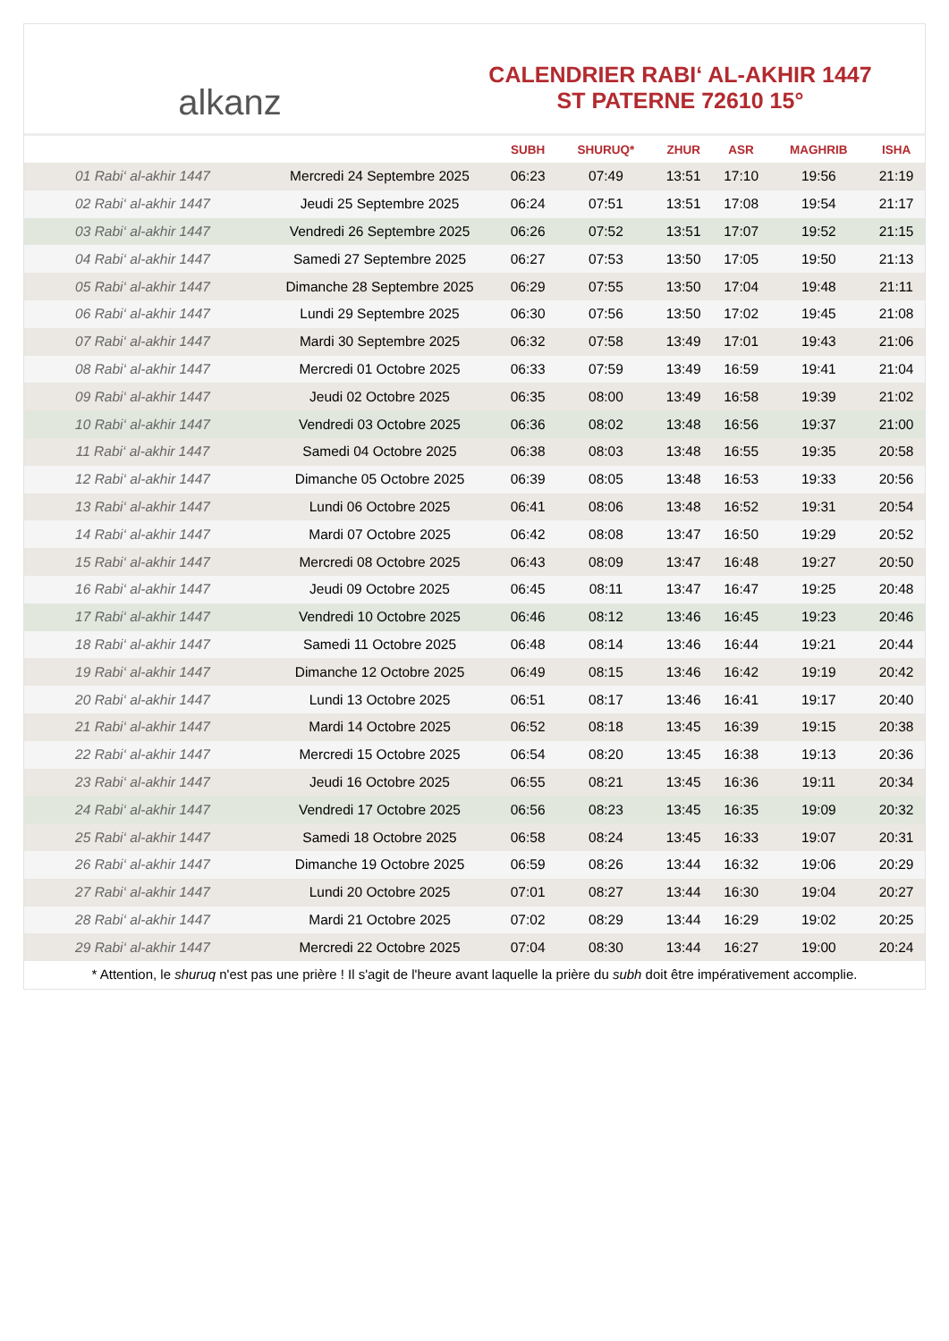alkanz
CALENDRIER RABI‘ AL-AKHIR 1447
ST PATERNE 72610 15°
| | | SUBH | SHURUQ* | ZHUR | ASR | MAGHRIB | ISHA |
| --- | --- | --- | --- | --- | --- | --- | --- |
| 01 Rabi‘ al-akhir 1447 | Mercredi 24 Septembre 2025 | 06:23 | 07:49 | 13:51 | 17:10 | 19:56 | 21:19 |
| 02 Rabi‘ al-akhir 1447 | Jeudi 25 Septembre 2025 | 06:24 | 07:51 | 13:51 | 17:08 | 19:54 | 21:17 |
| 03 Rabi‘ al-akhir 1447 | Vendredi 26 Septembre 2025 | 06:26 | 07:52 | 13:51 | 17:07 | 19:52 | 21:15 |
| 04 Rabi‘ al-akhir 1447 | Samedi 27 Septembre 2025 | 06:27 | 07:53 | 13:50 | 17:05 | 19:50 | 21:13 |
| 05 Rabi‘ al-akhir 1447 | Dimanche 28 Septembre 2025 | 06:29 | 07:55 | 13:50 | 17:04 | 19:48 | 21:11 |
| 06 Rabi‘ al-akhir 1447 | Lundi 29 Septembre 2025 | 06:30 | 07:56 | 13:50 | 17:02 | 19:45 | 21:08 |
| 07 Rabi‘ al-akhir 1447 | Mardi 30 Septembre 2025 | 06:32 | 07:58 | 13:49 | 17:01 | 19:43 | 21:06 |
| 08 Rabi‘ al-akhir 1447 | Mercredi 01 Octobre 2025 | 06:33 | 07:59 | 13:49 | 16:59 | 19:41 | 21:04 |
| 09 Rabi‘ al-akhir 1447 | Jeudi 02 Octobre 2025 | 06:35 | 08:00 | 13:49 | 16:58 | 19:39 | 21:02 |
| 10 Rabi‘ al-akhir 1447 | Vendredi 03 Octobre 2025 | 06:36 | 08:02 | 13:48 | 16:56 | 19:37 | 21:00 |
| 11 Rabi‘ al-akhir 1447 | Samedi 04 Octobre 2025 | 06:38 | 08:03 | 13:48 | 16:55 | 19:35 | 20:58 |
| 12 Rabi‘ al-akhir 1447 | Dimanche 05 Octobre 2025 | 06:39 | 08:05 | 13:48 | 16:53 | 19:33 | 20:56 |
| 13 Rabi‘ al-akhir 1447 | Lundi 06 Octobre 2025 | 06:41 | 08:06 | 13:48 | 16:52 | 19:31 | 20:54 |
| 14 Rabi‘ al-akhir 1447 | Mardi 07 Octobre 2025 | 06:42 | 08:08 | 13:47 | 16:50 | 19:29 | 20:52 |
| 15 Rabi‘ al-akhir 1447 | Mercredi 08 Octobre 2025 | 06:43 | 08:09 | 13:47 | 16:48 | 19:27 | 20:50 |
| 16 Rabi‘ al-akhir 1447 | Jeudi 09 Octobre 2025 | 06:45 | 08:11 | 13:47 | 16:47 | 19:25 | 20:48 |
| 17 Rabi‘ al-akhir 1447 | Vendredi 10 Octobre 2025 | 06:46 | 08:12 | 13:46 | 16:45 | 19:23 | 20:46 |
| 18 Rabi‘ al-akhir 1447 | Samedi 11 Octobre 2025 | 06:48 | 08:14 | 13:46 | 16:44 | 19:21 | 20:44 |
| 19 Rabi‘ al-akhir 1447 | Dimanche 12 Octobre 2025 | 06:49 | 08:15 | 13:46 | 16:42 | 19:19 | 20:42 |
| 20 Rabi‘ al-akhir 1447 | Lundi 13 Octobre 2025 | 06:51 | 08:17 | 13:46 | 16:41 | 19:17 | 20:40 |
| 21 Rabi‘ al-akhir 1447 | Mardi 14 Octobre 2025 | 06:52 | 08:18 | 13:45 | 16:39 | 19:15 | 20:38 |
| 22 Rabi‘ al-akhir 1447 | Mercredi 15 Octobre 2025 | 06:54 | 08:20 | 13:45 | 16:38 | 19:13 | 20:36 |
| 23 Rabi‘ al-akhir 1447 | Jeudi 16 Octobre 2025 | 06:55 | 08:21 | 13:45 | 16:36 | 19:11 | 20:34 |
| 24 Rabi‘ al-akhir 1447 | Vendredi 17 Octobre 2025 | 06:56 | 08:23 | 13:45 | 16:35 | 19:09 | 20:32 |
| 25 Rabi‘ al-akhir 1447 | Samedi 18 Octobre 2025 | 06:58 | 08:24 | 13:45 | 16:33 | 19:07 | 20:31 |
| 26 Rabi‘ al-akhir 1447 | Dimanche 19 Octobre 2025 | 06:59 | 08:26 | 13:44 | 16:32 | 19:06 | 20:29 |
| 27 Rabi‘ al-akhir 1447 | Lundi 20 Octobre 2025 | 07:01 | 08:27 | 13:44 | 16:30 | 19:04 | 20:27 |
| 28 Rabi‘ al-akhir 1447 | Mardi 21 Octobre 2025 | 07:02 | 08:29 | 13:44 | 16:29 | 19:02 | 20:25 |
| 29 Rabi‘ al-akhir 1447 | Mercredi 22 Octobre 2025 | 07:04 | 08:30 | 13:44 | 16:27 | 19:00 | 20:24 |
* Attention, le shuruq n'est pas une prière ! Il s'agit de l'heure avant laquelle la prière du subh doit être impérativement accomplie.